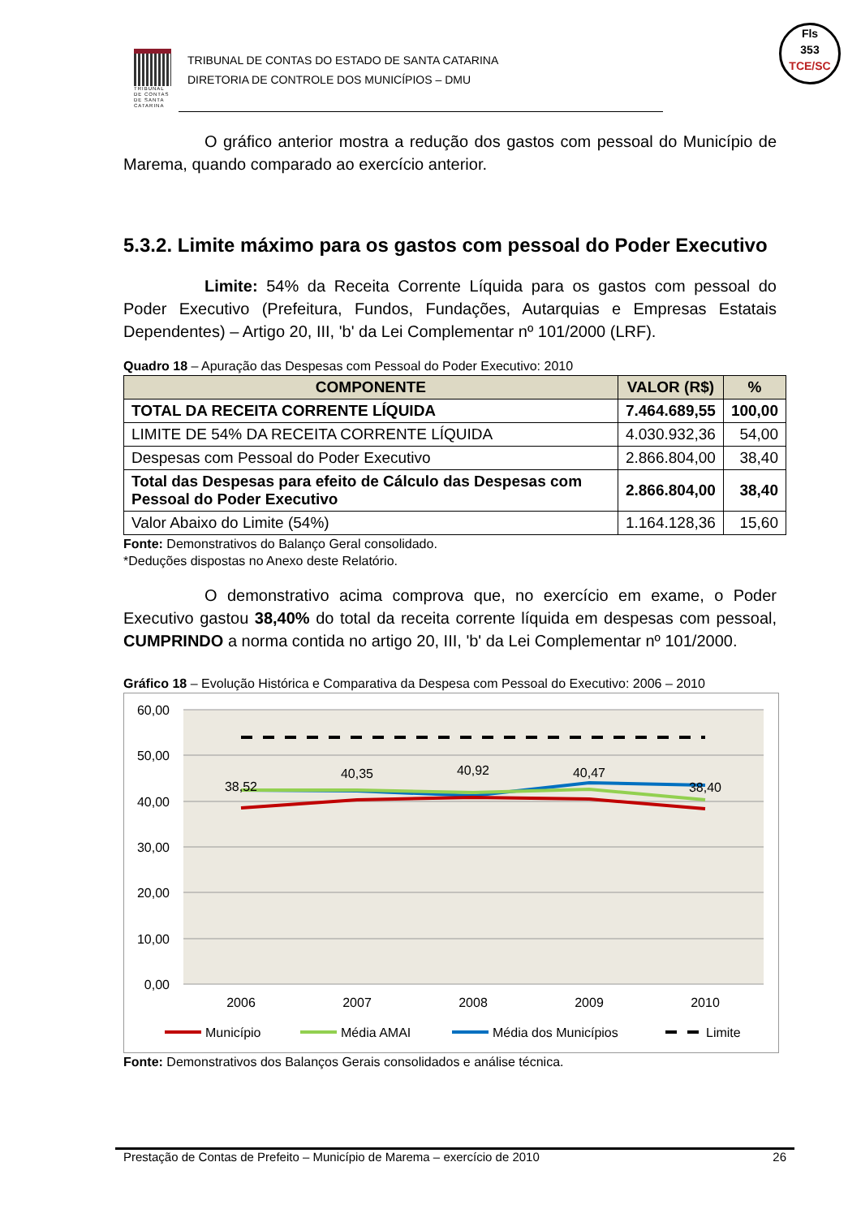TRIBUNAL DE CONTAS DE SANTA CATARINA
TRIBUNAL DE CONTAS DO ESTADO DE SANTA CATARINA
DIRETORIA DE CONTROLE DOS MUNICÍPIOS – DMU
Fls
353
TCE/SC
O gráfico anterior mostra a redução dos gastos com pessoal do Município de Marema, quando comparado ao exercício anterior.
5.3.2. Limite máximo para os gastos com pessoal do Poder Executivo
Limite: 54% da Receita Corrente Líquida para os gastos com pessoal do Poder Executivo (Prefeitura, Fundos, Fundações, Autarquias e Empresas Estatais Dependentes) – Artigo 20, III, 'b' da Lei Complementar nº 101/2000 (LRF).
Quadro 18 – Apuração das Despesas com Pessoal do Poder Executivo: 2010
| COMPONENTE | VALOR (R$) | % |
| --- | --- | --- |
| TOTAL DA RECEITA CORRENTE LÍQUIDA | 7.464.689,55 | 100,00 |
| LIMITE DE 54% DA RECEITA CORRENTE LÍQUIDA | 4.030.932,36 | 54,00 |
| Despesas com Pessoal do Poder Executivo | 2.866.804,00 | 38,40 |
| Total das Despesas para efeito de Cálculo das Despesas com Pessoal do Poder Executivo | 2.866.804,00 | 38,40 |
| Valor Abaixo do Limite (54%) | 1.164.128,36 | 15,60 |
Fonte: Demonstrativos do Balanço Geral consolidado.
*Deduções dispostas no Anexo deste Relatório.
O demonstrativo acima comprova que, no exercício em exame, o Poder Executivo gastou 38,40% do total da receita corrente líquida em despesas com pessoal, CUMPRINDO a norma contida no artigo 20, III, 'b' da Lei Complementar nº 101/2000.
Gráfico 18 – Evolução Histórica e Comparativa da Despesa com Pessoal do Executivo: 2006 – 2010
60,00
50,00
40,00
30,00
20,00
10,00
0,00
38,52
40,35
40,92
40,47
38,40
2006
2007
2008
2009
2010
Município
Média AMAI
Média dos Municípios
Limite
Fonte: Demonstrativos dos Balanços Gerais consolidados e análise técnica.
Prestação de Contas de Prefeito – Município de Marema – exercício de 2010 26